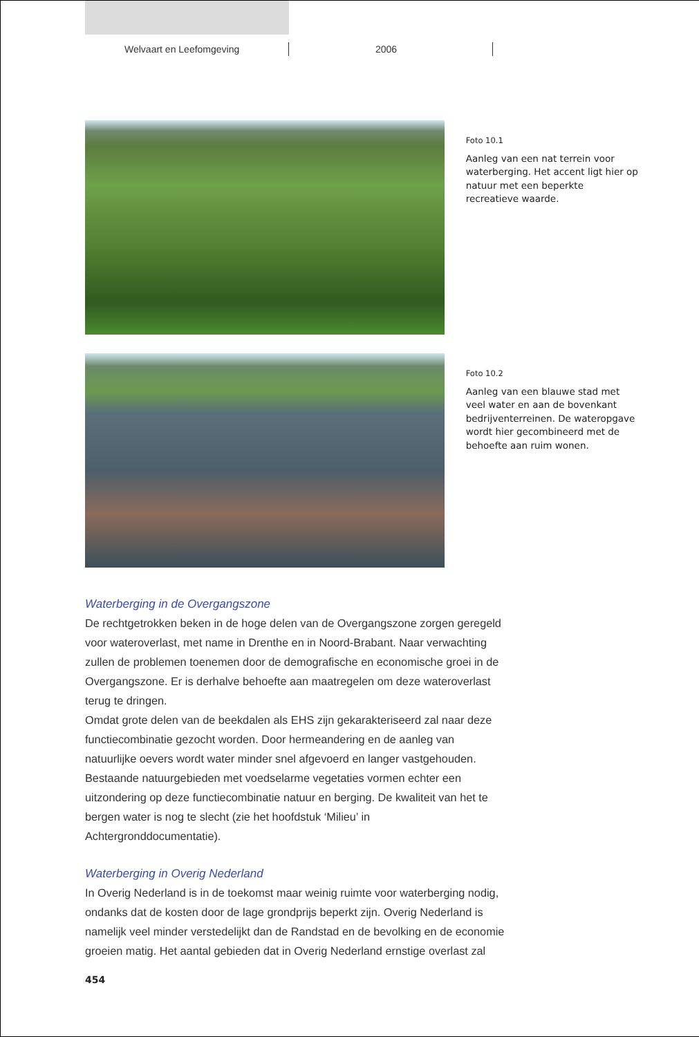Welvaart en Leefomgeving 2006
Foto 10.1
Aanleg van een nat terrein voor waterberging. Het accent ligt hier op natuur met een beperkte recreatieve waarde.
Foto 10.2
Aanleg van een blauwe stad met veel water en aan de bovenkant bedrijventerreinen. De wateropgave wordt hier gecombineerd met de behoefte aan ruim wonen.
Waterberging in de Overgangszone
De rechtgetrokken beken in de hoge delen van de Overgangszone zorgen geregeld voor wateroverlast, met name in Drenthe en in Noord-Brabant. Naar verwachting zullen de problemen toenemen door de demografische en economische groei in de Overgangszone. Er is derhalve behoefte aan maatregelen om deze wateroverlast terug te dringen.
Omdat grote delen van de beekdalen als EHS zijn gekarakteriseerd zal naar deze functiecombinatie gezocht worden. Door hermeandering en de aanleg van natuurlijke oevers wordt water minder snel afgevoerd en langer vastgehouden. Bestaande natuurgebieden met voedselarme vegetaties vormen echter een uitzondering op deze functiecombinatie natuur en berging. De kwaliteit van het te bergen water is nog te slecht (zie het hoofdstuk ‘Milieu’ in Achtergronddocumentatie).
Waterberging in Overig Nederland
In Overig Nederland is in de toekomst maar weinig ruimte voor waterberging nodig, ondanks dat de kosten door de lage grondprijs beperkt zijn. Overig Nederland is namelijk veel minder verstedelijkt dan de Randstad en de bevolking en de economie groeien matig. Het aantal gebieden dat in Overig Nederland ernstige overlast zal
454